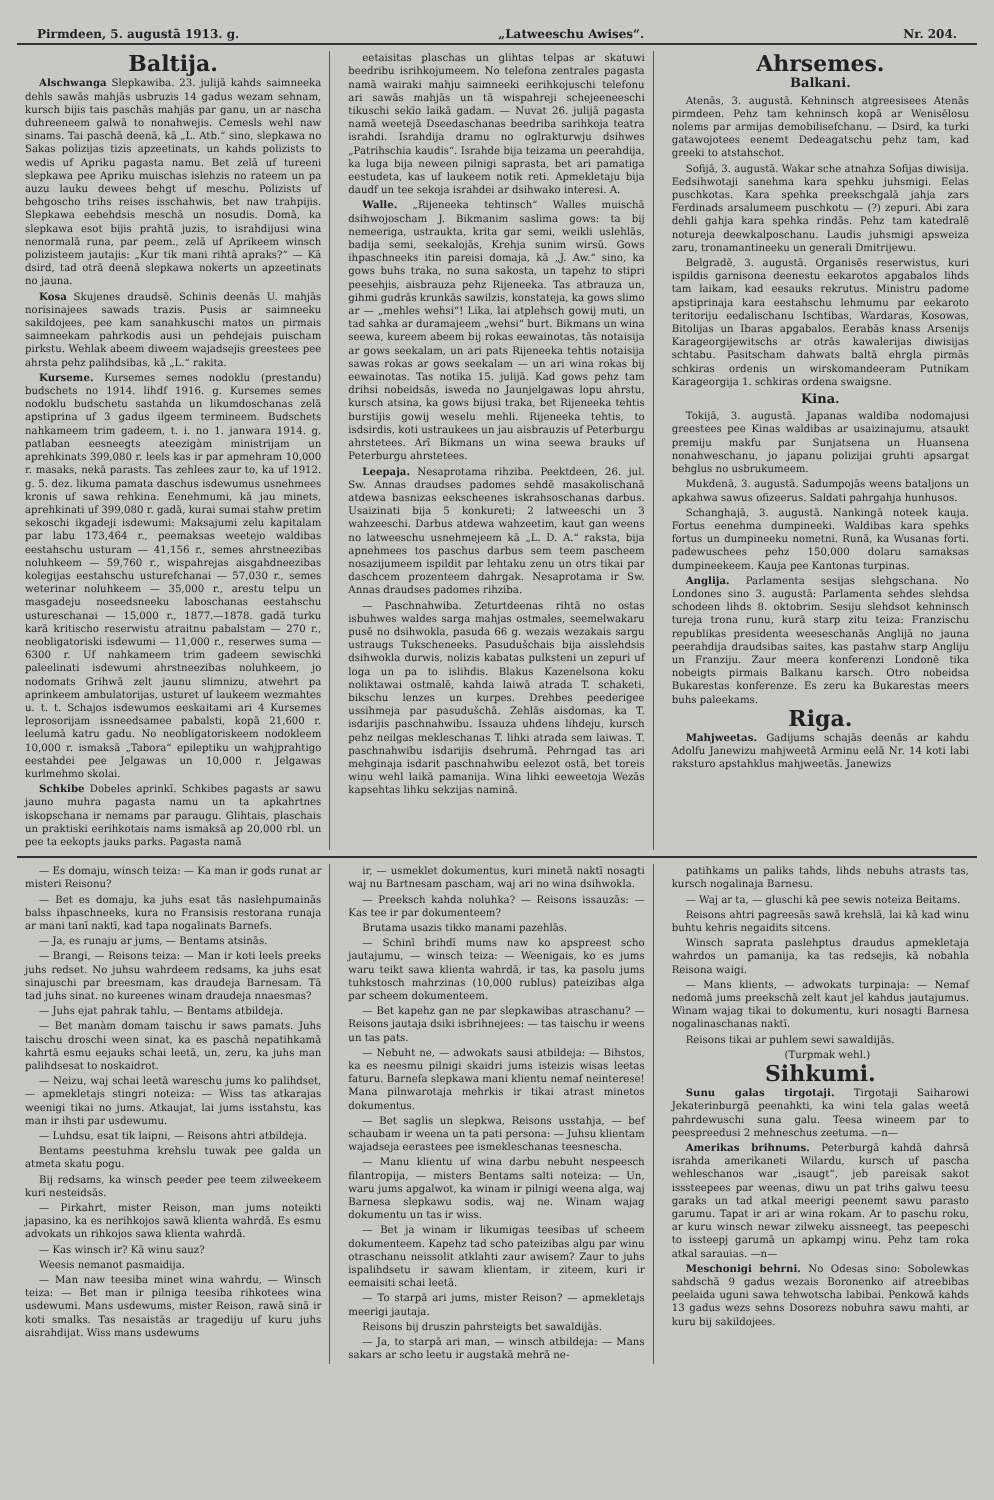Pirmdeen, 5. augustā 1913. g. „Latweeschu Awises“. Nr. 204.
Baltija.
Alschwanga Slepkawiba. 23. julijā kahds saimneeka dehls sawās mahjās usbruzis 14 gadus wezam sehnam, kursch bijis tais paschās mahjās par ganu, un ar nascha duhreeneem galwā to nonahwejis. Cemesls wehl naw sinams. Tai paschā deenā, kā „L. Atb.“ sino, slepkawa no Sakas polizijas tizis apzeetinats, un kahds polizists to wedis uf Apriku pagasta namu. Bet zelā uf tureeni slepkawa pee Apriku muischas islehzis no rateem un pa auzu lauku dewees behgt uf meschu. Polizists uf behgoscho trihs reises isschahwis, bet naw trahpijis. Slepkawa eebehdsis meschā un nosudis. Domā, ka slepkawa esot bijis prahtā juzis, to israhdijusi wina nenormalā runa, par peem., zelā uf Aprikeem winsch polizisteem jautajis: „Kur tik mani rihtā apraks?“ — Kā dsird, tad otrā deenā slepkawa nokerts un apzeetinats no jauna.
Kosa Skujenes draudsē. Schinis deenās U. mahjās norisinajees sawads trazis. Pusis ar saimneeku sakildojees, pee kam sanahkuschi matos un pirmais saimneekam pahrkodis ausi un pehdejais puischam pirkstu. Wehlak abeem diweem wajadsejis greestees pee ahrsta pehz palihdsibas, kā „L.“ rakita.
Kurseme. Kursemes semes nodoklu (prestandu) budschets no 1914. lihdf 1916. g. Kursemes semes nodoklu budschetu sastahda un likumdoschanas zelā apstiprina uf 3 gadus ilgeem termineem. Budschets nahkameem trim gadeem, t. i. no 1. janwara 1914. g. patlaban eesneegts ateezigàm ministrijam un aprehkinats 399,080 r. leels kas ir par apmehram 10,000 r. masaks, nekā parasts. Tas zehlees zaur to, ka uf 1912. g. 5. dez. likuma pamata daschus isdewumus usnehmees kronis uf sawa rehkina. Eenehmumi, kā jau minets, aprehkinati uf 399,080 r. gadā, kurai sumai stahw pretim sekoschi ikgadeji isdewumi: Maksajumi zelu kapitalam par labu 173,464 r., peemaksas weetejo waldibas eestahschu usturam — 41,156 r., semes ahrstneezibas noluhkeem — 59,760 r., wispahrejas aisgahdneezibas kolegijas eestahschu usturefchanai — 57,030 r., semes weterinar noluhkeem — 35,000 r., arestu telpu un masgadeju noseedsneeku laboschanas eestahschu ustureschanai — 15,000 r., 1877.—1878. gadā turku karā kritischo reserwistu atraitnu pabalstam — 270 r., neobligatoriski isdewumi — 11,000 r., reserwes suma — 6300 r. Uf nahkameem trim gadeem sewischki paleelinati isdewumi ahrstneezibas noluhkeem, jo nodomats Grihwā zelt jaunu slimnizu, atwehrt pa aprinkeem ambulatorijas, usturet uf laukeem wezmahtes u. t. t. Schajos isdewumos eeskaitami ari 4 Kursemes leprosorijam issneedsamee pabalsti, kopā 21,600 r. leelumā katru gadu. No neobligatoriskeem nodokleem 10,000 r. ismaksā „Tabora“ epileptiku un wahjprahtigo eestahdei pee Jelgawas un 10,000 r. Jelgawas kurlmehmo skolai.
Schkibe Dobeles aprinkī. Schkibes pagasts ar sawu jauno muhra pagasta namu un ta apkahrtnes iskopschana ir nemams par paraugu. Glihtais, plaschais un praktiski eerihkotais nams ismaksā ap 20,000 rbl. un pee ta eekopts jauks parks. Pagasta namā
eetaisitas plaschas un glihtas telpas ar skatuwi beedribu isrihkojumeem. No telefona zentrales pagasta namā wairaki mahju saimneeki eerihkojuschi telefonu ari sawās mahjās un tā wispahreji schejeeneeschi tikuschi sekīo laikā gadam. — Nuvat 26. julijā pagasta namā weetejā Dseedaschanas beedriba sarihkoja teatra israhdi. Israhdija dramu no oglrakturwju dsihwes „Patrihschia kaudis“. Israhde bija teizama un peerahdija, ka luga bija neween pilnigi saprasta, bet ari pamatiga eestudeta, kas uf laukeem notik reti. Apmekletaju bija daudf un tee sekoja israhdei ar dsihwako interesi. A.
Walle. „Rijeneeka tehtinsch“ Walles muischā dsihwojoscham J. Bikmanim saslima gows: ta bij nemeeriga, ustraukta, krita gar semi, weikli uslehlās, badija semi, seekalojās, Krehja sunim wirsū. Gows ihpaschneeks itin pareisi domaja, kā „J. Aw.“ sino, ka gows buhs traka, no suna sakosta, un tapehz to stipri peesehjis, aisbrauza pehz Rijeneeka. Tas atbrauza un, gihmi gudrās krunkās sawilzis, konstateja, ka gows slimo ar — „mehles wehsi“! Lika, lai atplehsch gowij muti, un tad sahka ar duramajeem „wehsi“ burt. Bikmans un wina seewa, kureem abeem bij rokas eewainotas, tās notaisija ar gows seekalam, un ari pats Rijeneeka tehtis notaisija sawas rokas ar gows seekalam — un ari wina rokas bij eewainotas. Tas notika 15. julijā. Kad gows pehz tam drihsi nobeidsās, isweda no Jaunjelgawas lopu ahrstu, kursch atsina, ka gows bijusi traka, bet Rijeneeka tehtis burstijis gowij weselu mehli. Rijeneeka tehtis, to isdsirdis, koti ustraukees un jau aisbrauzis uf Peterburgu ahrstetees. Arī Bikmans un wina seewa brauks uf Peterburgu ahrstetees.
Leepaja. Nesaprotama rihziba. Peektdeen, 26. jul. Sw. Annas draudses padomes sehdē masakolischanā atdewa basnizas eekscheenes iskrahsoschanas darbus. Usaizinati bija 5 konkureti; 2 latweeschi un 3 wahzeeschi. Darbus atdewa wahzeetim, kaut gan weens no latweeschu usnehmejeem kā „L. D. A.“ raksta, bija apnehmees tos paschus darbus sem teem pascheem nosazijumeem ispildit par lehtaku zenu un otrs tikai par daschcem prozenteem dahrgak. Nesaprotama ir Sw. Annas draudses padomes rihziba.
— Paschnahwiba. Zeturtdeenas rihtā no ostas isbuhwes waldes sarga mahjas ostmales, seemelwakaru pusē no dsihwokla, pasuda 66 g. wezais wezakais sargu ustraugs Tukscheneeks. Pasudušchais bija aisslehdsis dsihwokla durwis, nolizis kabatas pulksteni un zepuri uf loga un pa to islihdis. Blakus Kazenelsona koku noliktawai ostmalē, kahda laiwā atrada T. schaketi, bikschu lenzes un kurpes. Drehbes peederigee ussihmeja par pasudušchā. Zehlās aisdomas, ka T. isdarijis paschnahwibu. Issauza uhdens lihdeju, kursch pehz neilgas mekleschanas T. lihki atrada sem laiwas. T. paschnahwibu isdarijis dsehrumā. Pehrngad tas ari mehginaja isdarit paschnahwibu eelezot ostā, bet toreis wiņu wehl laikā pamanija. Wina lihki eeweetoja Wezās kapsehtas lihku sekzijas naminā.
Ahrsemes.
Balkani.
Atenās, 3. augustā. Kehninsch atgreesisees Atenās pirmdeen. Pehz tam kehninsch kopā ar Wenisēlosu nolems par armijas demobilisefchanu. — Dsird, ka turki gatawojotees eenemt Dedeagatschu pehz tam, kad greeki to atstahschot.
Sofijā, 3. augustā. Wakar sche atnahza Sofijas diwisija. Eedsihwotaji sanehma kara spehku juhsmigi. Eelas puschkotas. Kara spehka preekschgalā jahja zars Ferdinads arsalumeem puschkotu — (?) zepuri. Abi zara dehli gahja kara spehka rindās. Pehz tam katedralē notureja deewkalposchanu. Laudis juhsmigi apsweiza zaru, tronamantineeku un generali Dmitrijewu.
Belgradē, 3. augustā. Organisēs reserwistus, kuri ispildis garnisona deenestu eekarotos apgabalos lihds tam laikam, kad eesauks rekrutus. Ministru padome apstiprinaja kara eestahschu lehmumu par eekaroto teritoriju eedalischanu Ischtibas, Wardaras, Kosowas, Bitolijas un Ibaras apgabalos. Eerabās knass Arsenijs Karageorgijewitschs ar otrās kawalerijas diwisijas schtabu. Pasitscham dahwats baltā ehrgla pirmās schkiras ordenis un wirskomandeeram Putnikam Karageorgija 1. schkiras ordena swaigsne.
Kina.
Tokijā, 3. augustā. Japanas waldiba nodomajusi greestees pee Kinas waldibas ar usaizinajumu, atsaukt premiju makfu par Sunjatsena un Huansena nonahweschanu, jo japanu polizijai gruhti apsargat behglus no usbrukumeem.
Mukdenā, 3. augustā. Sadumpojās weens bataljons un apkahwa sawus ofizeerus. Saldati pahrgahja hunhusos.
Schanghajā, 3. augustā. Nankingā noteek kauja. Fortus eenehma dumpineeki. Waldibas kara spehks fortus un dumpineeku nometni. Runā, ka Wusanas forti. padewuschees pehz 150,000 dolaru samaksas dumpineekeem. Kauja pee Kantonas turpinas.
Anglija. Parlamenta sesijas slehgschana. No Londones sino 3. augustā: Parlamenta sehdes slehdsa schodeen lihds 8. oktobrim. Sesiju slehdsot kehninsch tureja trona runu, kurā starp zitu teiza: Franzischu republikas presidenta weeseschanās Anglijā no jauna peerahdija draudsibas saites, kas pastahw starp Angliju un Franziju. Zaur meera konferenzi Londonē tika nobeigts pirmais Balkanu karsch. Otro nobeidsa Bukarestas konferenze. Es zeru ka Bukarestas meers buhs paleekams.
Riga.
Mahjweetas. Gadijums schajās deenās ar kahdu Adolfu Janewizu mahjweetā Arminu eelā Nr. 14 koti labi raksturo apstahklus mahjweetās. Janewizs
— Es domaju, winsch teiza: — Ka man ir gods runat ar misteri Reisonu?
— Bet es domaju, ka juhs esat tās naslehpumainās balss ihpaschneeks, kura no Fransisis restorana runaja ar mani tanī naktī, kad tapa nogalinats Barnefs.
— Ja, es runaju ar jums, — Bentams atsinās.
— Brangi, — Reisons teiza: — Man ir koti leels preeks juhs redset. No juhsu wahrdeem redsams, ka juhs esat sinajuschi par breesmam, kas draudeja Barnesam. Tā tad juhs sinat. no kureenes winam draudeja nnaesmas?
— Juhs ejat pahrak tahlu, — Bentams atbildeja.
— Bet manàm domam taischu ir saws pamats. Juhs taischu droschi ween sinat, ka es paschā nepatihkamā kahrtā esmu eejauks schai leetā, un, zeru, ka juhs man palihdsesat to noskaidrot.
— Neizu, waj schai leetā wareschu jums ko palihdset, — apmekletajs stingri noteiza: — Wiss tas atkarajas weenigi tikai no jums. Atkaujat, lai jums isstahstu, kas man ir ihsti par usdewumu.
— Luhdsu, esat tik laipni, — Reisons ahtri atbildeja.
Bentams peestuhma krehslu tuwak pee galda un atmeta skatu pogu.
Bij redsams, ka winsch peeder pee teem zilweekeem kuri nesteidsās.
— Pirkahrt, mister Reison, man jums noteikti japasino, ka es nerihkojos sawā klienta wahrdā. Es esmu advokats un rihkojos sawa klienta wahrdā.
— Kas winsch ir? Kā winu sauz?
Weesis nemanot pasmaidija.
— Man naw teesiba minet wina wahrdu, — Winsch teiza: — Bet man ir pilniga teesiba rihkotees wina usdewumi. Mans usdewums, mister Reison, rawā sinā ir koti smalks. Tas nesaistās ar tragediju uf kuru juhs aisrahdijat. Wiss mans usdewums
ir, — usmeklet dokumentus, kuri minetā naktī nosagti waj nu Bartnesam pascham, waj ari no wina dsihwokla.
— Preeksch kahda noluhka? — Reisons issauzās: — Kas tee ir par dokumenteem?
Brutama usazis tikko manami pazehlās.
— Schinī brihdī mums naw ko apspreest scho jautajumu, — winsch teiza: — Weenigais, ko es jums waru teikt sawa klienta wahrdā, ir tas, ka pasolu jums tuhkstosch mahrzinas (10,000 rublus) pateizibas alga par scheem dokumenteem.
— Bet kapehz gan ne par slepkawibas atraschanu? — Reisons jautaja dsiki isbrihnejees: — tas taischu ir weens un tas pats.
— Nebuht ne, — adwokats sausi atbildeja: — Bihstos, ka es neesmu pilnigi skaidri jums isteizis wisas leetas faturu. Barnefa slepkawa mani klientu nemaf neinterese! Mana pilnwarotaja mehrkis ir tikai atrast minetos dokumentus.
— Bet saglis un slepkwa, Reisons usstahja, — bef schaubam ir weena un ta pati persona: — Juhsu klientam wajadseja eerastees pee ismekleschanas teesnescha.
— Manu klientu uf wina darbu nebuht nespeesch filantropija, — misters Bentams salti noteiza: — Un, waru jums apgalwot, ka winam ir pilnigi weena alga, waj Barnesa slepkawu sodis, waj ne. Winam wajag dokumentu un tas ir wiss.
— Bet ja winam ir likumigas teesibas uf scheem dokumenteem. Kapehz tad scho pateizibas algu par winu otraschanu neissolit atklahti zaur awisem? Zaur to juhs ispalihdsetu ir sawam klientam, ir ziteem, kuri ir eemaisiti schai leetā.
— To starpā ari jums, mister Reison? — apmekletajs meerigi jautaja.
Reisons bij druszin pahrsteigts bet sawaldijās.
— Ja, to starpā ari man, — winsch atbildeja: — Mans sakars ar scho leetu ir augstakā mehrā ne-
patihkams un paliks tahds, lihds nebuhs atrasts tas, kursch nogalinaja Barnesu.
— Waj ar ta, — gluschi kā pee sewis noteiza Beitams.
Reisons ahtri pagreesās sawā krehslā, lai kā kad winu buhtu kehris negaidits sitcens.
Winsch saprata paslehptus draudus apmekletaja wahrdos un pamanija, ka tas redsejis, kā nobahla Reisona waigi.
— Mans klients, — adwokats turpinaja: — Nemaf nedomā jums preekschā zelt kaut jel kahdus jautajumus. Winam wajag tikai to dokumentu, kuri nosagti Barnesa nogalinaschanas naktī.
Reisons tikai ar puhlem sewi sawaldijās.
(Turpmak wehl.)
Sihkumi.
Sunu galas tirgotaji. Tirgotaji Saiharowi Jekaterinburgā peenahkti, ka wini tela galas weetā pahrdewuschi suna galu. Teesa wineem par to peespreedusi 2 mehneschus zeetuma. —n—
Amerikas brihnums. Peterburgā kahdā dahrsā israhda amerikaneti Wilardu, kursch uf pascha wehleschanos war „isaugt“, jeb pareisak sakot isssteepees par weenas, diwu un pat trihs galwu teesu garaks un tad atkal meerigi peenemt sawu parasto garumu. Tapat ir ari ar wina rokam. Ar to paschu roku, ar kuru winsch newar zilweku aissneegt, tas peepeschi to issteepj garumā un apkampj winu. Pehz tam roka atkal sarauias. —n—
Meschonigi behrni. No Odesas sino: Sobolewkas sahdschā 9 gadus wezais Boronenko aif atreebibas peelaida uguni sawa tehwotscha labibai. Penkowā kahds 13 gadus wezs sehns Dosorezs nobuhra sawu mahti, ar kuru bij sakildojees.